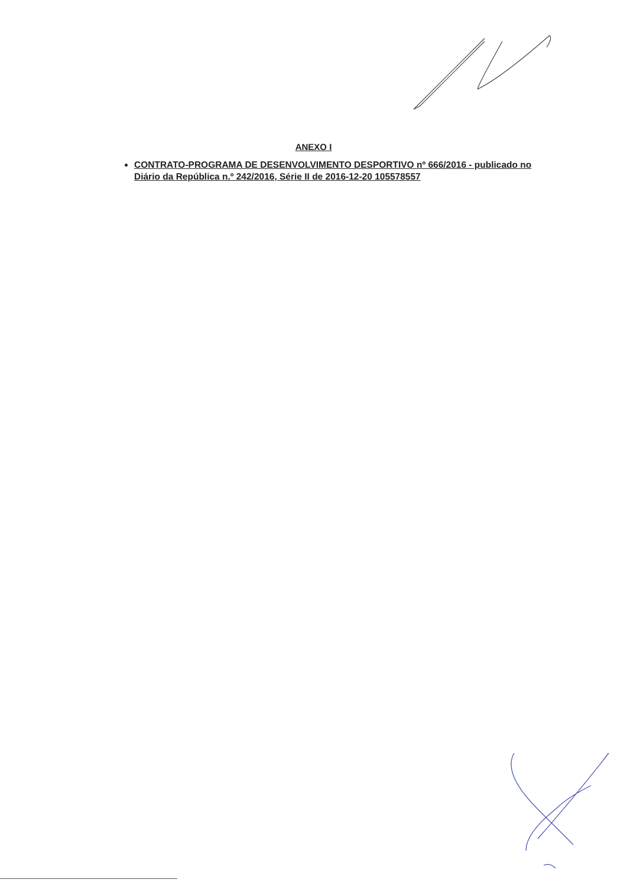ANEXO I
CONTRATO-PROGRAMA DE DESENVOLVIMENTO DESPORTIVO nº 666/2016 - publicado no Diário da República n.º 242/2016, Série II de 2016-12-20 105578557